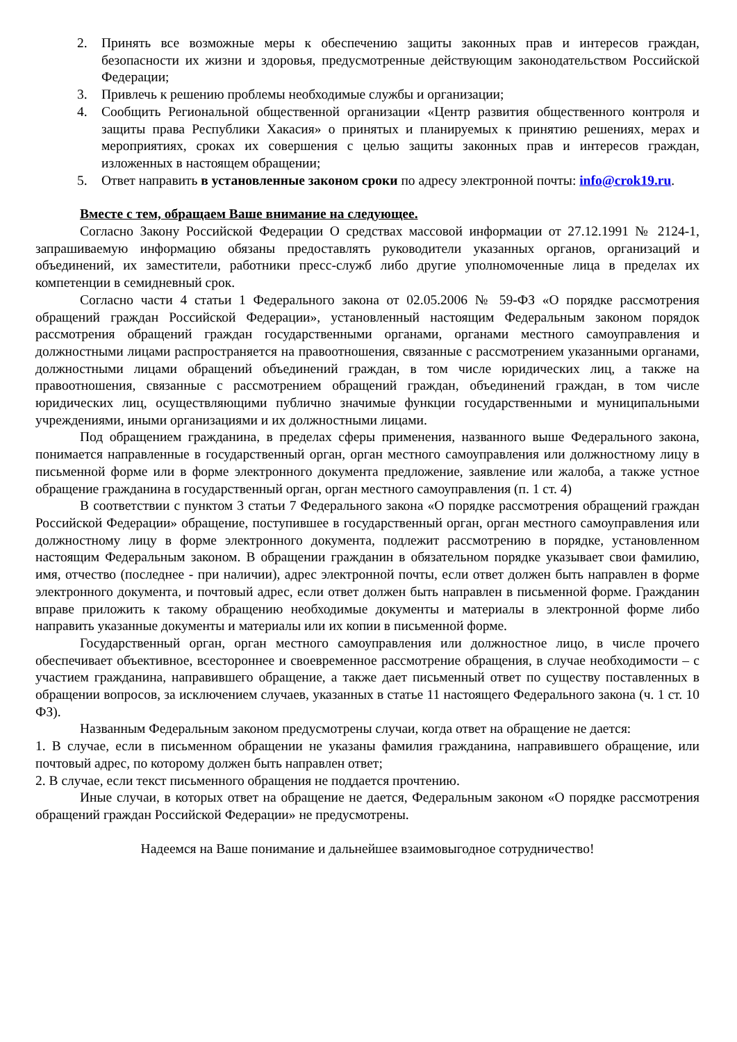2. Принять все возможные меры к обеспечению защиты законных прав и интересов граждан, безопасности их жизни и здоровья, предусмотренные действующим законодательством Российской Федерации;
3. Привлечь к решению проблемы необходимые службы и организации;
4. Сообщить Региональной общественной организации «Центр развития общественного контроля и защиты права Республики Хакасия» о принятых и планируемых к принятию решениях, мерах и мероприятиях, сроках их совершения с целью защиты законных прав и интересов граждан, изложенных в настоящем обращении;
5. Ответ направить в установленные законом сроки по адресу электронной почты: info@crok19.ru.
Вместе с тем, обращаем Ваше внимание на следующее.
Согласно Закону Российской Федерации О средствах массовой информации от 27.12.1991 № 2124-1, запрашиваемую информацию обязаны предоставлять руководители указанных органов, организаций и объединений, их заместители, работники пресс-служб либо другие уполномоченные лица в пределах их компетенции в семидневный срок.
Согласно части 4 статьи 1 Федерального закона от 02.05.2006 № 59-ФЗ «О порядке рассмотрения обращений граждан Российской Федерации», установленный настоящим Федеральным законом порядок рассмотрения обращений граждан государственными органами, органами местного самоуправления и должностными лицами распространяется на правоотношения, связанные с рассмотрением указанными органами, должностными лицами обращений объединений граждан, в том числе юридических лиц, а также на правоотношения, связанные с рассмотрением обращений граждан, объединений граждан, в том числе юридических лиц, осуществляющими публично значимые функции государственными и муниципальными учреждениями, иными организациями и их должностными лицами.
Под обращением гражданина, в пределах сферы применения, названного выше Федерального закона, понимается направленные в государственный орган, орган местного самоуправления или должностному лицу в письменной форме или в форме электронного документа предложение, заявление или жалоба, а также устное обращение гражданина в государственный орган, орган местного самоуправления (п. 1 ст. 4)
В соответствии с пунктом 3 статьи 7 Федерального закона «О порядке рассмотрения обращений граждан Российской Федерации» обращение, поступившее в государственный орган, орган местного самоуправления или должностному лицу в форме электронного документа, подлежит рассмотрению в порядке, установленном настоящим Федеральным законом. В обращении гражданин в обязательном порядке указывает свои фамилию, имя, отчество (последнее - при наличии), адрес электронной почты, если ответ должен быть направлен в форме электронного документа, и почтовый адрес, если ответ должен быть направлен в письменной форме. Гражданин вправе приложить к такому обращению необходимые документы и материалы в электронной форме либо направить указанные документы и материалы или их копии в письменной форме.
Государственный орган, орган местного самоуправления или должностное лицо, в числе прочего обеспечивает объективное, всестороннее и своевременное рассмотрение обращения, в случае необходимости – с участием гражданина, направившего обращение, а также дает письменный ответ по существу поставленных в обращении вопросов, за исключением случаев, указанных в статье 11 настоящего Федерального закона (ч. 1 ст. 10 ФЗ).
Названным Федеральным законом предусмотрены случаи, когда ответ на обращение не дается:
1. В случае, если в письменном обращении не указаны фамилия гражданина, направившего обращение, или почтовый адрес, по которому должен быть направлен ответ;
2. В случае, если текст письменного обращения не поддается прочтению.
Иные случаи, в которых ответ на обращение не дается, Федеральным законом «О порядке рассмотрения обращений граждан Российской Федерации» не предусмотрены.
Надеемся на Ваше понимание и дальнейшее взаимовыгодное сотрудничество!